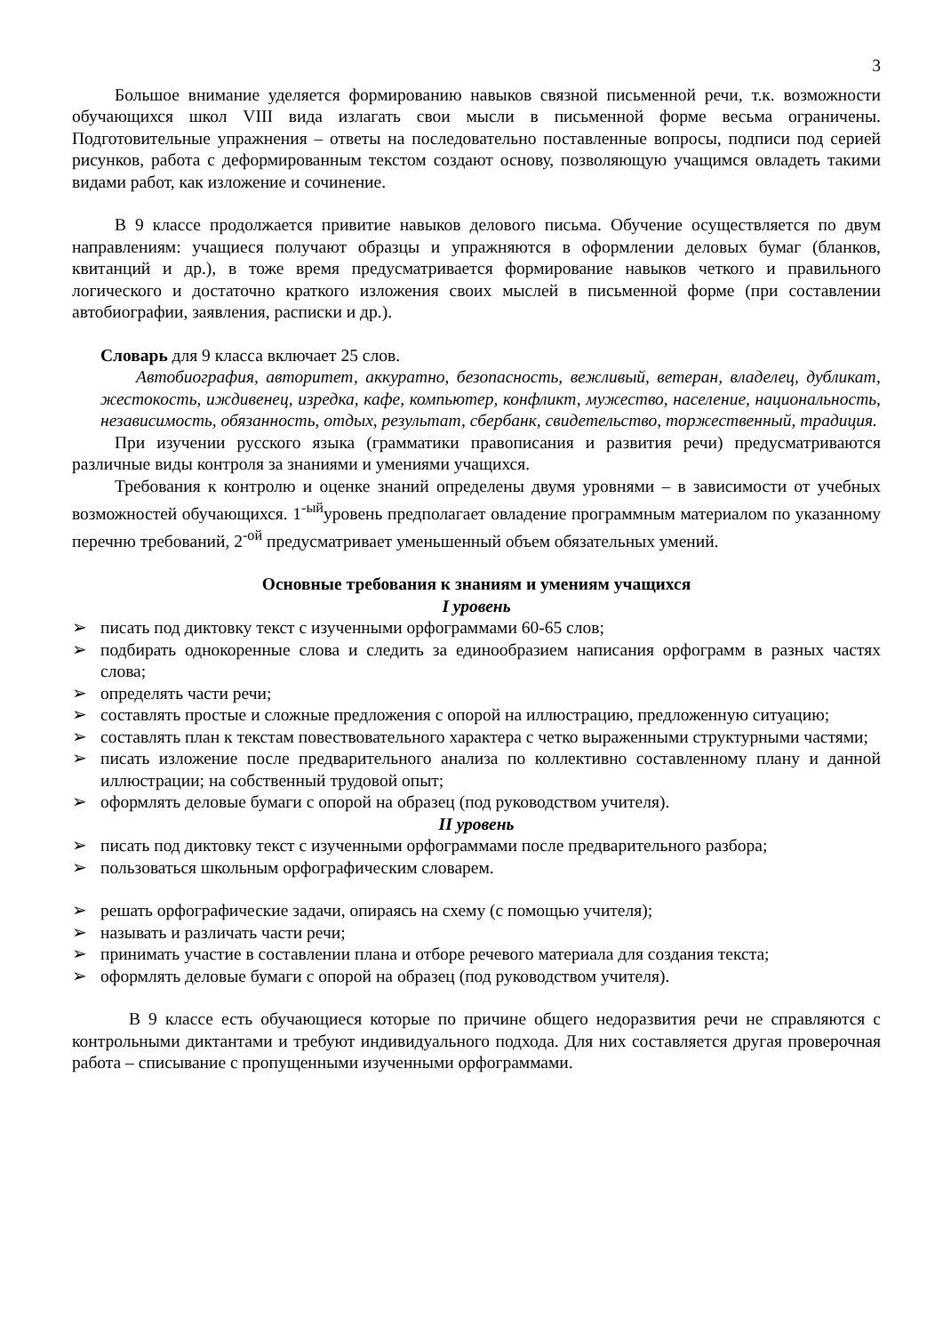3
Большое внимание уделяется формированию навыков связной письменной речи, т.к. возможности обучающихся школ VIII вида излагать свои мысли в письменной форме весьма ограничены. Подготовительные упражнения – ответы на последовательно поставленные вопросы, подписи под серией рисунков, работа с деформированным текстом создают основу, позволяющую учащимся овладеть такими видами работ, как изложение и сочинение.
В 9 классе продолжается привитие навыков делового письма. Обучение осуществляется по двум направлениям: учащиеся получают образцы и упражняются в оформлении деловых бумаг (бланков, квитанций и др.), в тоже время предусматривается формирование навыков четкого и правильного логического и достаточно краткого изложения своих мыслей в письменной форме (при составлении автобиографии, заявления, расписки и др.).
Словарь для 9 класса включает 25 слов.
Автобиография, авторитет, аккуратно, безопасность, вежливый, ветеран, владелец, дубликат, жестокость, иждивенец, изредка, кафе, компьютер, конфликт, мужество, население, национальность, независимость, обязанность, отдых, результат, сбербанк, свидетельство, торжественный, традиция.
При изучении русского языка (грамматики правописания и развития речи) предусматриваются различные виды контроля за знаниями и умениями учащихся.
Требования к контролю и оценке знаний определены двумя уровнями – в зависимости от учебных возможностей обучающихся. 1<sup>-ый</sup>уровень предполагает овладение программным материалом по указанному перечню требований, 2<sup>-ой</sup> предусматривает уменьшенный объем обязательных умений.
Основные требования к знаниям и умениям учащихся
I уровень
➢ писать под диктовку текст с изученными орфограммами 60-65 слов;
➢ подбирать однокоренные слова и следить за единообразием написания орфограмм в разных частях слова;
➢ определять части речи;
➢ составлять простые и сложные предложения с опорой на иллюстрацию, предложенную ситуацию;
➢ составлять план к текстам повествовательного характера с четко выраженными структурными частями;
➢ писать изложение после предварительного анализа по коллективно составленному плану и данной иллюстрации; на собственный трудовой опыт;
➢ оформлять деловые бумаги с опорой на образец (под руководством учителя).
II уровень
➢ писать под диктовку текст с изученными орфограммами после предварительного разбора;
➢ пользоваться школьным орфографическим словарем.
➢ решать орфографические задачи, опираясь на схему (с помощью учителя);
➢ называть и различать части речи;
➢ принимать участие в составлении плана и отборе речевого материала для создания текста;
➢ оформлять деловые бумаги с опорой на образец (под руководством учителя).
В 9 классе есть обучающиеся которые по причине общего недоразвития речи не справляются с контрольными диктантами и требуют индивидуального подхода. Для них составляется другая проверочная работа – списывание с пропущенными изученными орфограммами.